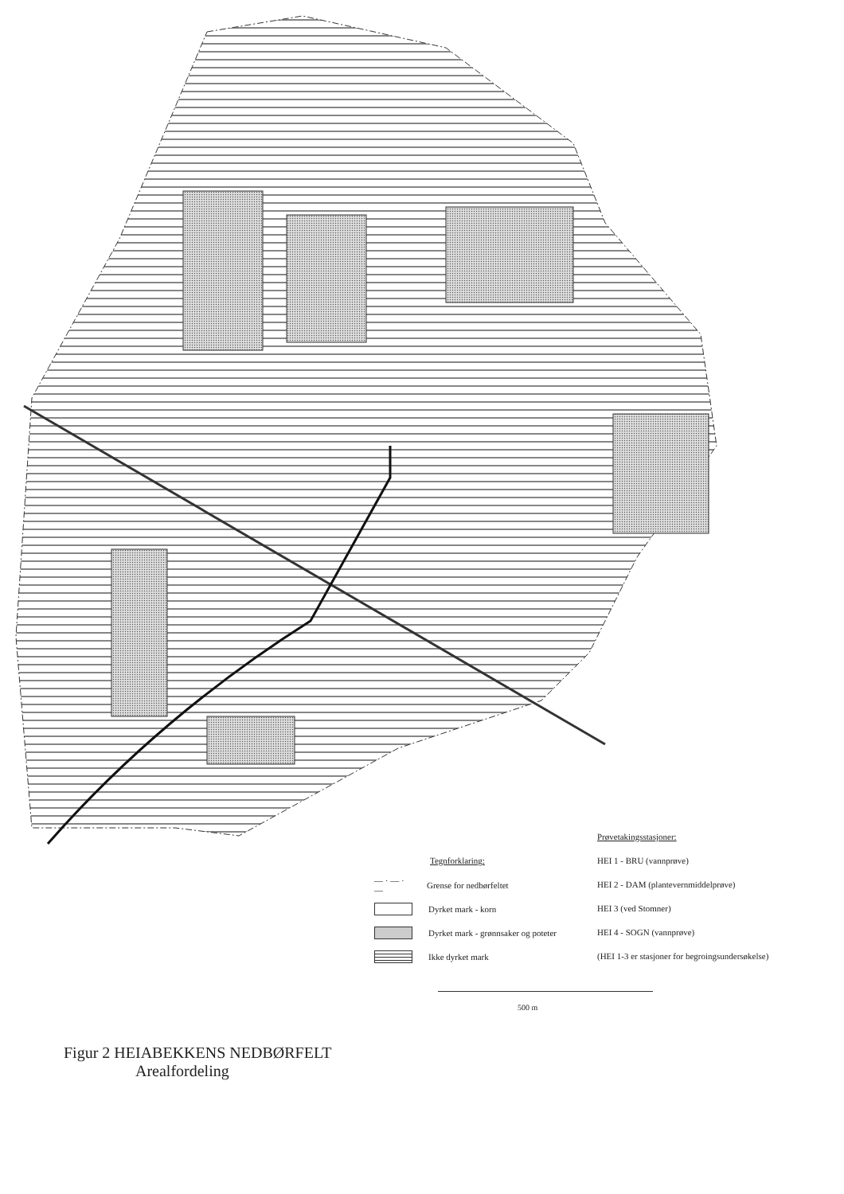Tegnforklaring:
— · — · — Grense for nedbørfeltet
Dyrket mark - korn
Dyrket mark - grønnsaker og poteter
Ikke dyrket mark
Prøvetakingsstasjoner:
HEI 1 - BRU (vannprøve)
HEI 2 - DAM (plantevernmiddelprøve)
HEI 3 (ved Stomner)
HEI 4 - SOGN (vannprøve)
(HEI 1-3 er stasjoner for begroingsundersøkelse)
500 m
Figur 2 HEIABEKKENS NEDBØRFELT
Arealfordeling